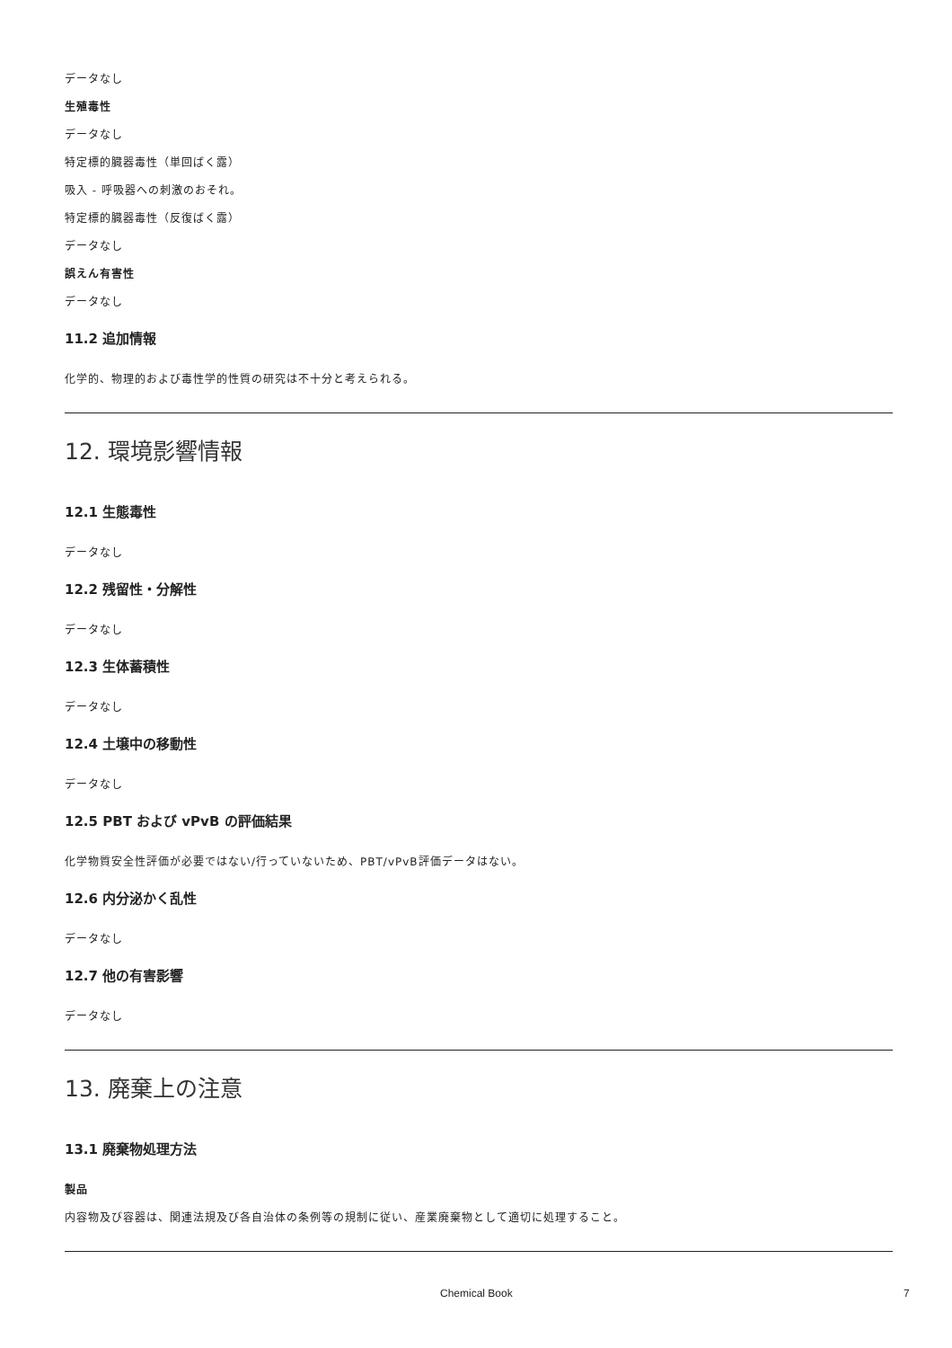データなし
生殖毒性
データなし
特定標的臓器毒性（単回ばく露）
吸入 - 呼吸器への刺激のおそれ。
特定標的臓器毒性（反復ばく露）
データなし
誤えん有害性
データなし
11.2 追加情報
化学的、物理的および毒性学的性質の研究は不十分と考えられる。
12. 環境影響情報
12.1 生態毒性
データなし
12.2 残留性・分解性
データなし
12.3 生体蓄積性
データなし
12.4 土壌中の移動性
データなし
12.5 PBT および vPvB の評価結果
化学物質安全性評価が必要ではない/行っていないため、PBT/vPvB評価データはない。
12.6 内分泌かく乱性
データなし
12.7 他の有害影響
データなし
13. 廃棄上の注意
13.1 廃棄物処理方法
製品
内容物及び容器は、関連法規及び各自治体の条例等の規制に従い、産業廃棄物として適切に処理すること。
Chemical Book 7